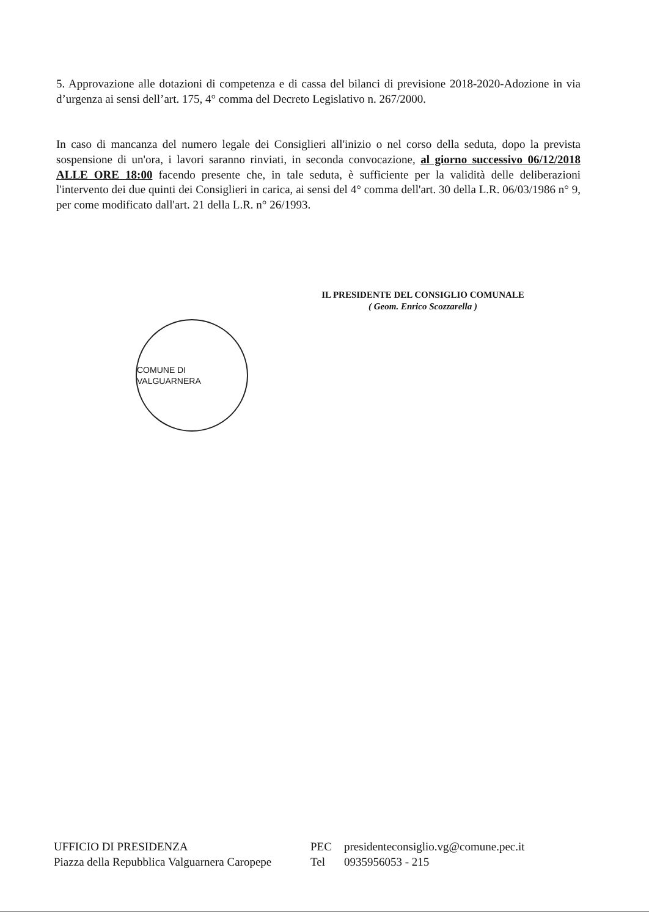5. Approvazione alle dotazioni di competenza e di cassa del bilanci di previsione 2018-2020-Adozione in via d’urgenza ai sensi dell’art. 175, 4° comma del Decreto Legislativo n. 267/2000.
In caso di mancanza del numero legale dei Consiglieri all'inizio o nel corso della seduta, dopo la prevista sospensione di un'ora, i lavori saranno rinviati, in seconda convocazione, al giorno successivo 06/12/2018 ALLE ORE 18:00 facendo presente che, in tale seduta, è sufficiente per la validità delle deliberazioni l'intervento dei due quinti dei Consiglieri in carica, ai sensi del 4° comma dell'art. 30 della L.R. 06/03/1986 n° 9, per come modificato dall'art. 21 della L.R. n° 26/1993.
IL PRESIDENTE DEL CONSIGLIO COMUNALE
( Geom. Enrico Scozzarella )
COMUNE DI VALGUARNERA
UFFICIO DI PRESIDENZA
Piazza della Repubblica Valguarnera Caropepe
PEC
Tel
presidenteconsiglio.vg@comune.pec.it
0935956053 - 215